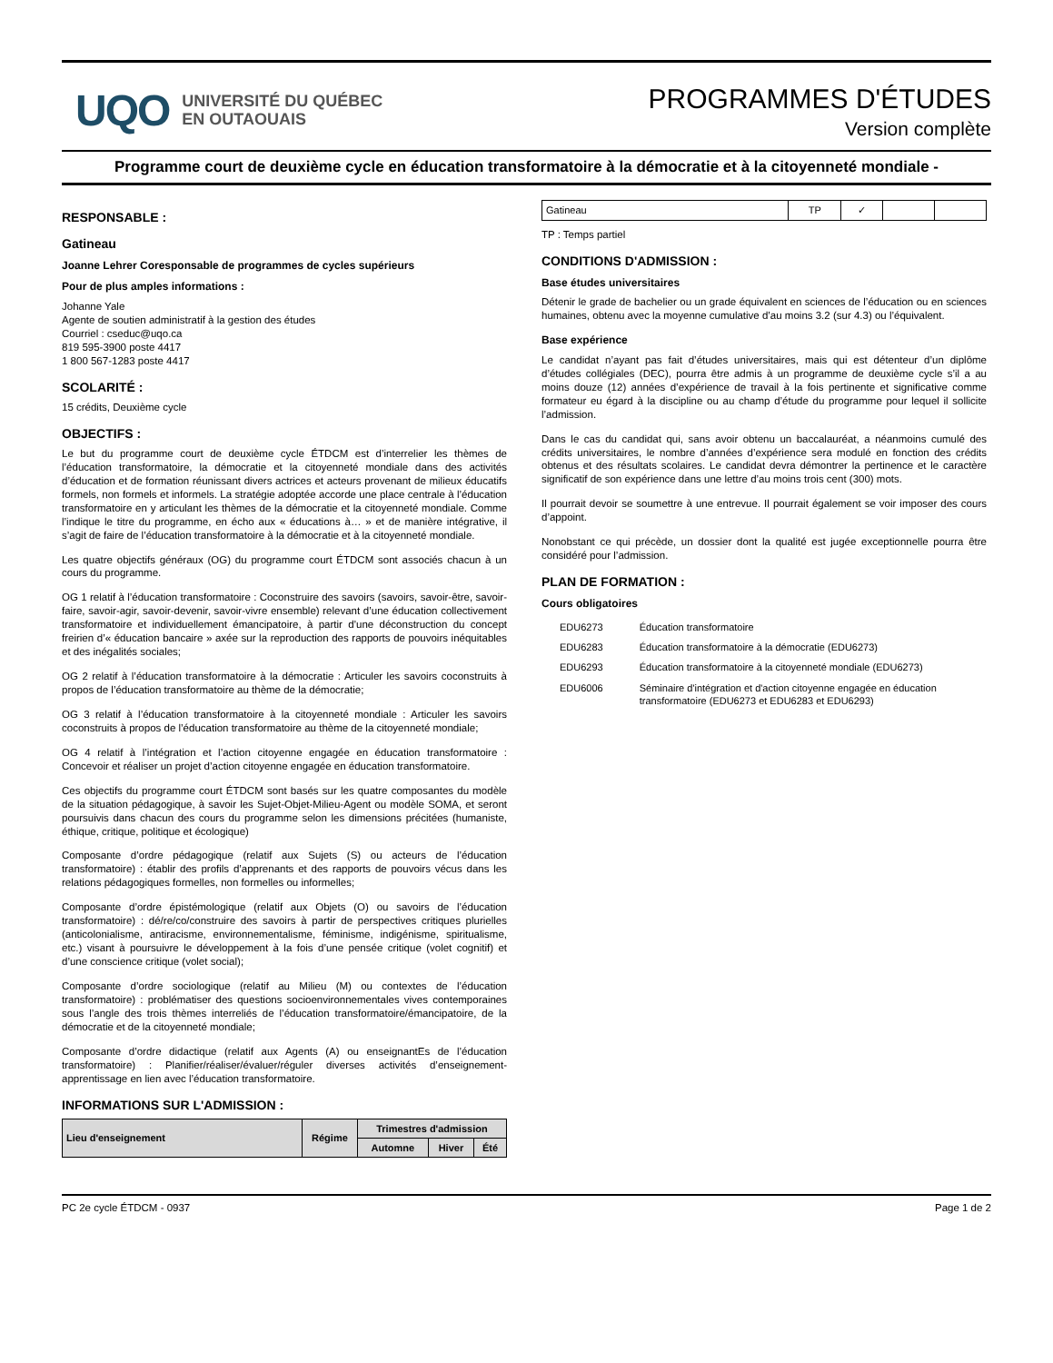UQO UNIVERSITÉ DU QUÉBEC
EN OUTAOUAIS
PROGRAMMES D'ÉTUDES
Version complète
Programme court de deuxième cycle en éducation transformatoire à la démocratie et à la citoyenneté mondiale -
RESPONSABLE :
Gatineau
Joanne Lehrer Coresponsable de programmes de cycles supérieurs
Pour de plus amples informations :
Johanne Yale
Agente de soutien administratif à la gestion des études
Courriel : cseduc@uqo.ca
819 595-3900 poste 4417
1 800 567-1283 poste 4417
SCOLARITÉ :
15 crédits, Deuxième cycle
OBJECTIFS :
Le but du programme court de deuxième cycle ÉTDCM est d’interrelier les thèmes de l’éducation transformatoire, la démocratie et la citoyenneté mondiale dans des activités d’éducation et de formation réunissant divers actrices et acteurs provenant de milieux éducatifs formels, non formels et informels. La stratégie adoptée accorde une place centrale à l’éducation transformatoire en y articulant les thèmes de la démocratie et la citoyenneté mondiale. Comme l’indique le titre du programme, en écho aux « éducations à… » et de manière intégrative, il s’agit de faire de l’éducation transformatoire à la démocratie et à la citoyenneté mondiale.
Les quatre objectifs généraux (OG) du programme court ÉTDCM sont associés chacun à un cours du programme.
OG 1 relatif à l’éducation transformatoire : Coconstruire des savoirs (savoirs, savoir-être, savoir-faire, savoir-agir, savoir-devenir, savoir-vivre ensemble) relevant d’une éducation collectivement transformatoire et individuellement émancipatoire, à partir d’une déconstruction du concept freirien d’« éducation bancaire » axée sur la reproduction des rapports de pouvoirs inéquitables et des inégalités sociales;
OG 2 relatif à l’éducation transformatoire à la démocratie : Articuler les savoirs coconstruits à propos de l’éducation transformatoire au thème de la démocratie;
OG 3 relatif à l’éducation transformatoire à la citoyenneté mondiale : Articuler les savoirs coconstruits à propos de l’éducation transformatoire au thème de la citoyenneté mondiale;
OG 4 relatif à l’intégration et l’action citoyenne engagée en éducation transformatoire : Concevoir et réaliser un projet d’action citoyenne engagée en éducation transformatoire.
Ces objectifs du programme court ÉTDCM sont basés sur les quatre composantes du modèle de la situation pédagogique, à savoir les Sujet-Objet-Milieu-Agent ou modèle SOMA, et seront poursuivis dans chacun des cours du programme selon les dimensions précitées (humaniste, éthique, critique, politique et écologique)
Composante d’ordre pédagogique (relatif aux Sujets (S) ou acteurs de l’éducation transformatoire) : établir des profils d’apprenants et des rapports de pouvoirs vécus dans les relations pédagogiques formelles, non formelles ou informelles;
Composante d’ordre épistémologique (relatif aux Objets (O) ou savoirs de l’éducation transformatoire) : dé/re/co/construire des savoirs à partir de perspectives critiques plurielles (anticolonialisme, antiracisme, environnementalisme, féminisme, indigénisme, spiritualisme, etc.) visant à poursuivre le développement à la fois d’une pensée critique (volet cognitif) et d’une conscience critique (volet social);
Composante d’ordre sociologique (relatif au Milieu (M) ou contextes de l’éducation transformatoire) : problématiser des questions socioenvironnementales vives contemporaines sous l’angle des trois thèmes interreliés de l’éducation transformatoire/émancipatoire, de la démocratie et de la citoyenneté mondiale;
Composante d’ordre didactique (relatif aux Agents (A) ou enseignantEs de l’éducation transformatoire) : Planifier/réaliser/évaluer/réguler diverses activités d’enseignement-apprentissage en lien avec l’éducation transformatoire.
INFORMATIONS SUR L'ADMISSION :
| Lieu d'enseignement | Régime | Trimestres d'admission | | |
| --- | --- | --- | --- | --- |
| | | Automne | Hiver | Été |
| Gatineau | TP | ✓ | | |
TP : Temps partiel
CONDITIONS D'ADMISSION :
Base études universitaires
Détenir le grade de bachelier ou un grade équivalent en sciences de l’éducation ou en sciences humaines, obtenu avec la moyenne cumulative d’au moins 3.2 (sur 4.3) ou l’équivalent.
Base expérience
Le candidat n’ayant pas fait d’études universitaires, mais qui est détenteur d’un diplôme d’études collégiales (DEC), pourra être admis à un programme de deuxième cycle s’il a au moins douze (12) années d’expérience de travail à la fois pertinente et significative comme formateur eu égard à la discipline ou au champ d’étude du programme pour lequel il sollicite l’admission.
Dans le cas du candidat qui, sans avoir obtenu un baccalauréat, a néanmoins cumulé des crédits universitaires, le nombre d’années d’expérience sera modulé en fonction des crédits obtenus et des résultats scolaires. Le candidat devra démontrer la pertinence et le caractère significatif de son expérience dans une lettre d’au moins trois cent (300) mots.
Il pourrait devoir se soumettre à une entrevue. Il pourrait également se voir imposer des cours d’appoint.
Nonobstant ce qui précède, un dossier dont la qualité est jugée exceptionnelle pourra être considéré pour l’admission.
PLAN DE FORMATION :
Cours obligatoires
| EDU6273 | Éducation transformatoire |
| EDU6283 | Éducation transformatoire à la démocratie (EDU6273) |
| EDU6293 | Éducation transformatoire à la citoyenneté mondiale (EDU6273) |
| EDU6006 | Séminaire d'intégration et d'action citoyenne engagée en éducation transformatoire (EDU6273 et EDU6283 et EDU6293) |
PC 2e cycle ÉTDCM - 0937 Page 1 de 2